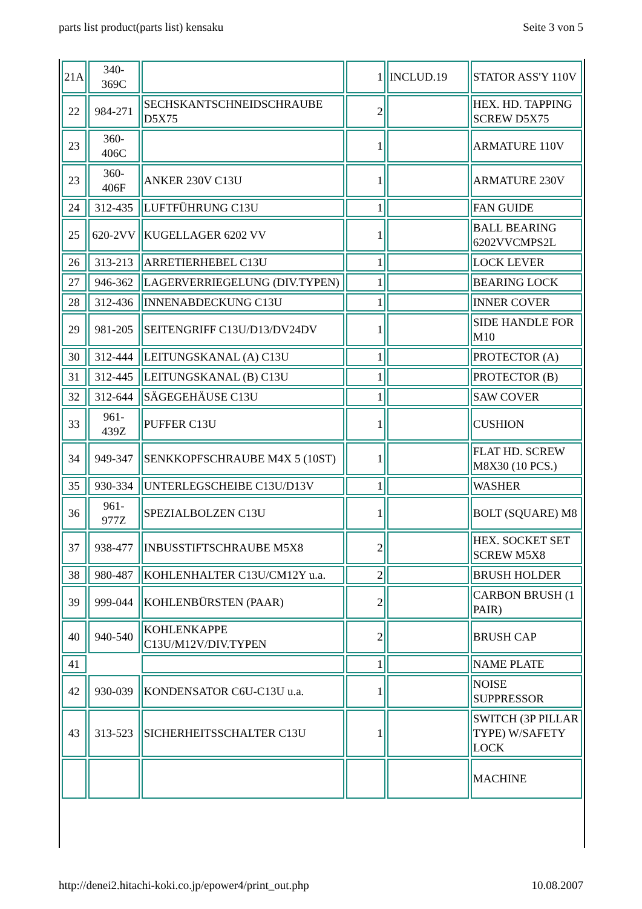parts list product(parts list) kensaku Seite 3 von 5
| 21A | 340- 369C | | 1 | INCLUD.19 | STATOR ASS'Y 110V |
| 22 | 984-271 | SECHSKANTSCHNEIDSCHRAUBE D5X75 | 2 | | HEX. HD. TAPPING SCREW D5X75 |
| 23 | 360- 406C | | 1 | | ARMATURE 110V |
| 23 | 360- 406F | ANKER 230V C13U | 1 | | ARMATURE 230V |
| 24 | 312-435 | LUFTFÜHRUNG C13U | 1 | | FAN GUIDE |
| 25 | 620-2VV | KUGELLAGER 6202 VV | 1 | | BALL BEARING 6202VVCMPS2L |
| 26 | 313-213 | ARRETIERHEBEL C13U | 1 | | LOCK LEVER |
| 27 | 946-362 | LAGERVERRIEGELUNG (DIV.TYPEN) | 1 | | BEARING LOCK |
| 28 | 312-436 | INNENABDECKUNG C13U | 1 | | INNER COVER |
| 29 | 981-205 | SEITENGRIFF C13U/D13/DV24DV | 1 | | SIDE HANDLE FOR M10 |
| 30 | 312-444 | LEITUNGSKANAL (A) C13U | 1 | | PROTECTOR (A) |
| 31 | 312-445 | LEITUNGSKANAL (B) C13U | 1 | | PROTECTOR (B) |
| 32 | 312-644 | SÄGEGEHÄUSE C13U | 1 | | SAW COVER |
| 33 | 961- 439Z | PUFFER C13U | 1 | | CUSHION |
| 34 | 949-347 | SENKKOPFSCHRAUBE M4X 5 (10ST) | 1 | | FLAT HD. SCREW M8X30 (10 PCS.) |
| 35 | 930-334 | UNTERLEGSCHEIBE C13U/D13V | 1 | | WASHER |
| 36 | 961- 977Z | SPEZIALBOLZEN C13U | 1 | | BOLT (SQUARE) M8 |
| 37 | 938-477 | INBUSSTIFTSCHRAUBE M5X8 | 2 | | HEX. SOCKET SET SCREW M5X8 |
| 38 | 980-487 | KOHLENHALTER C13U/CM12Y u.a. | 2 | | BRUSH HOLDER |
| 39 | 999-044 | KOHLENBÜRSTEN (PAAR) | 2 | | CARBON BRUSH (1 PAIR) |
| 40 | 940-540 | KOHLENKAPPE C13U/M12V/DIV.TYPEN | 2 | | BRUSH CAP |
| 41 | | | 1 | | NAME PLATE |
| 42 | 930-039 | KONDENSATOR C6U-C13U u.a. | 1 | | NOISE SUPPRESSOR |
| 43 | 313-523 | SICHERHEITSSCHALTER C13U | 1 | | SWITCH (3P PILLAR TYPE) W/SAFETY LOCK |
| | | | | | MACHINE |
http://denei2.hitachi-koki.co.jp/epower4/print_out.php 10.08.2007